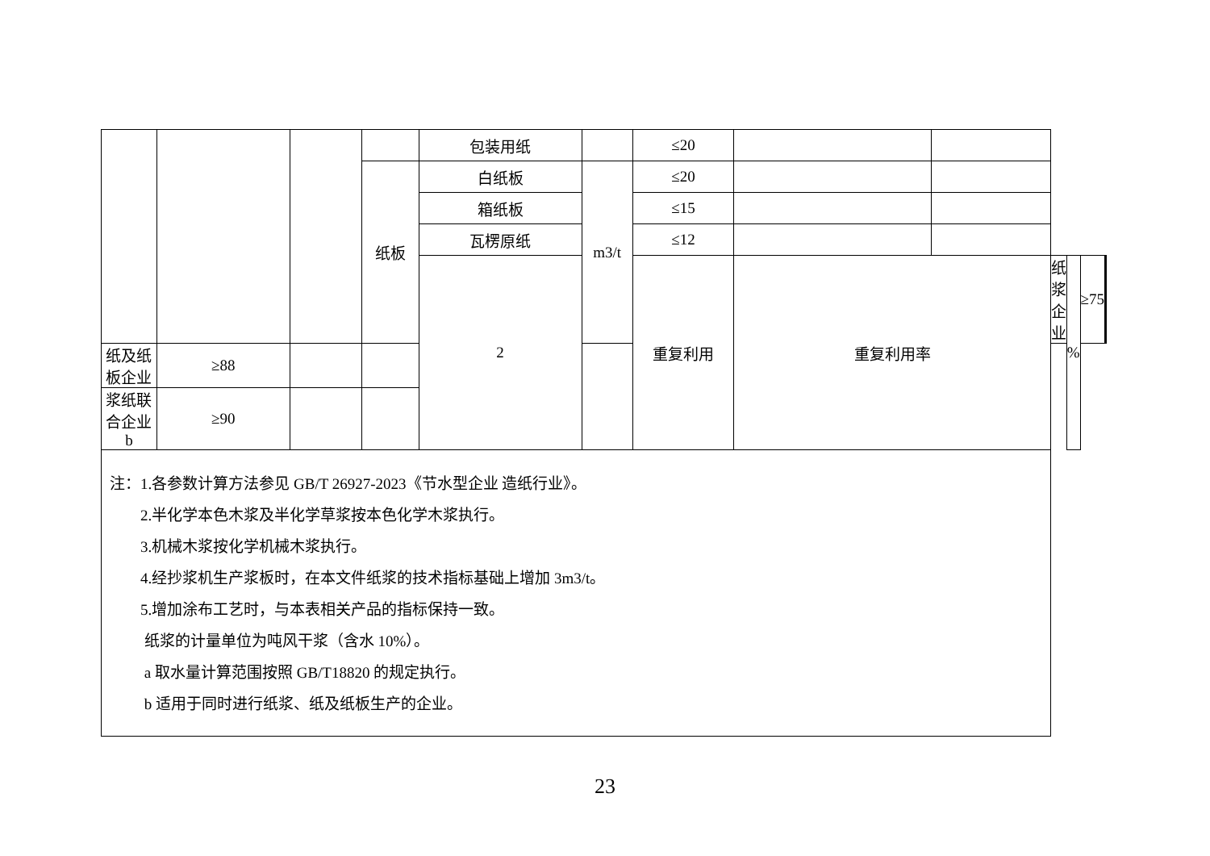| | | | | 包装用纸 | | ≤20 | | | | | | | |
| | | | 纸板 | 白纸板 | m3/t | ≤20 | | | | | | | |
| | | | | 箱纸板 | | ≤15 | | | | | | | |
| | | | | 瓦楞原纸 | | ≤12 | | | | | | | |
| | | | | 2 | | 重复利用 | 重复利用率 | | 纸浆企业 | % | ≥75 | | |
| 纸及纸板企业 | ≥88 | | | | | | | | | | | | |
| 浆纸联合企业 b | ≥90 | | | | | | | | | | | | |
| 注：1.各参数计算方法参见 GB/T 26927-2023《节水型企业 造纸行业》。 2.半化学本色木浆及半化学草浆按本色化学木浆执行。 3.机械木浆按化学机械木浆执行。 4.经抄浆机生产浆板时，在本文件纸浆的技术指标基础上增加 3m3/t。 5.增加涂布工艺时，与本表相关产品的指标保持一致。 纸浆的计量单位为吨风干浆（含水 10%）。 a 取水量计算范围按照 GB/T18820 的规定执行。 b 适用于同时进行纸浆、纸及纸板生产的企业。 | | | | | | | | | | | | | |
23